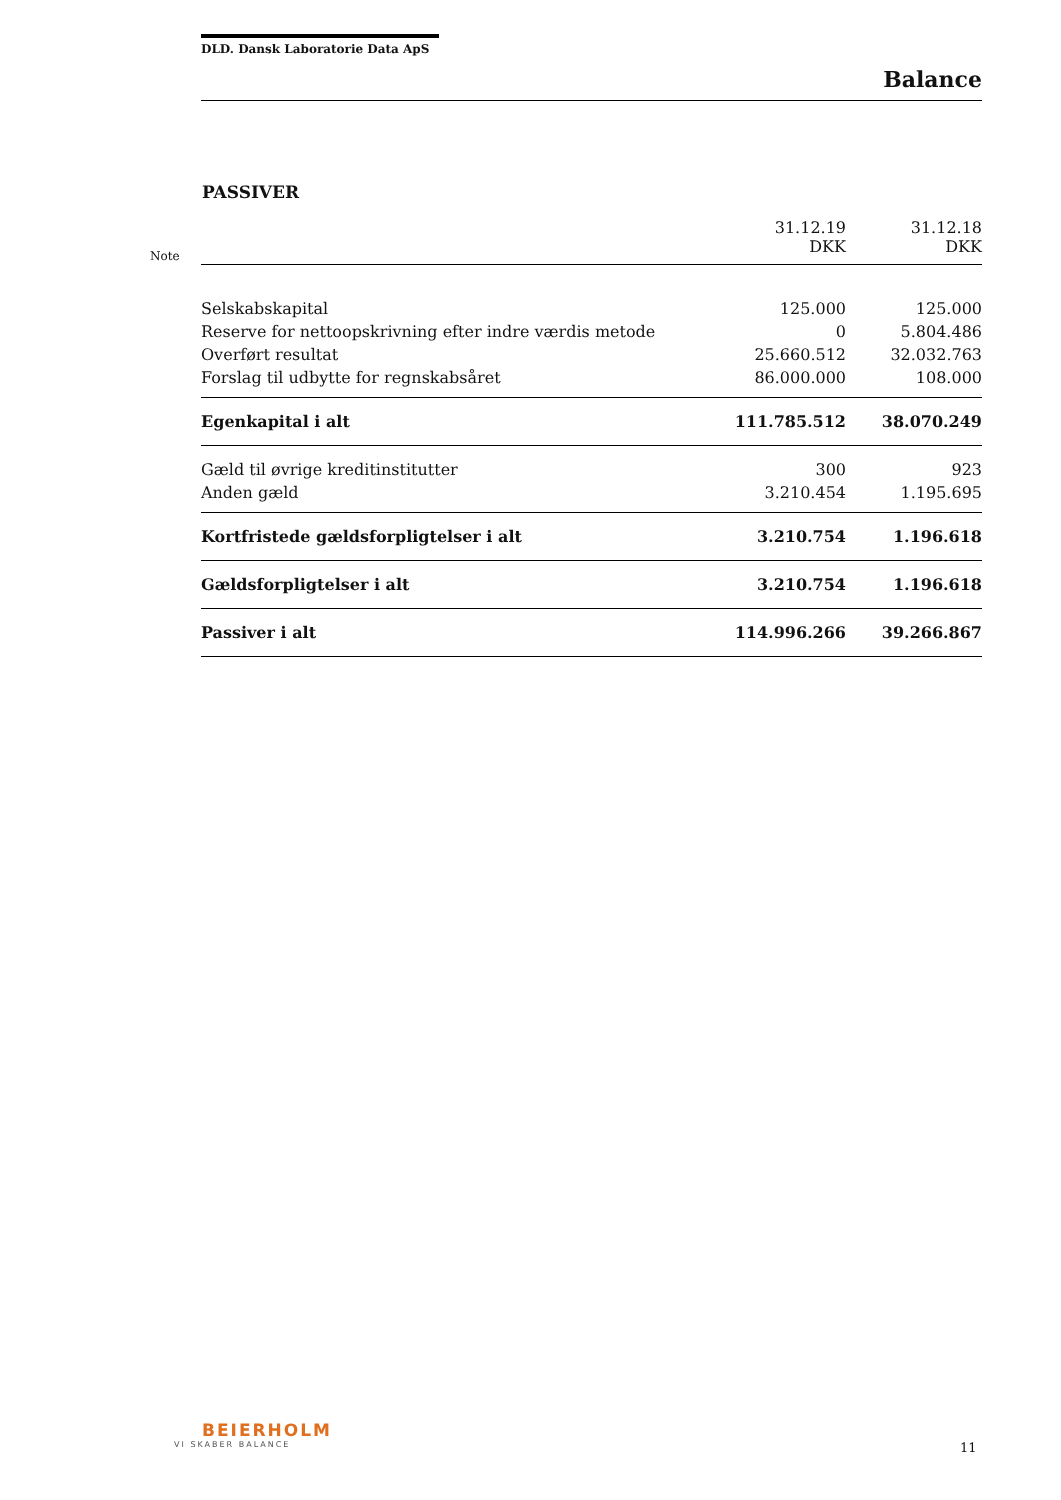DLD. Dansk Laboratorie Data ApS
Balance
PASSIVER
| Note | | 31.12.19 DKK | 31.12.18 DKK |
| | Selskabskapital | 125.000 | 125.000 |
| | Reserve for nettoopskrivning efter indre værdis metode | 0 | 5.804.486 |
| | Overført resultat | 25.660.512 | 32.032.763 |
| | Forslag til udbytte for regnskabsåret | 86.000.000 | 108.000 |
| | Egenkapital i alt | 111.785.512 | 38.070.249 |
| | Gæld til øvrige kreditinstitutter | 300 | 923 |
| | Anden gæld | 3.210.454 | 1.195.695 |
| | Kortfristede gældsforpligtelser i alt | 3.210.754 | 1.196.618 |
| | Gældsforpligtelser i alt | 3.210.754 | 1.196.618 |
| | Passiver i alt | 114.996.266 | 39.266.867 |
BEIERHOLM
VI SKABER BALANCE
11